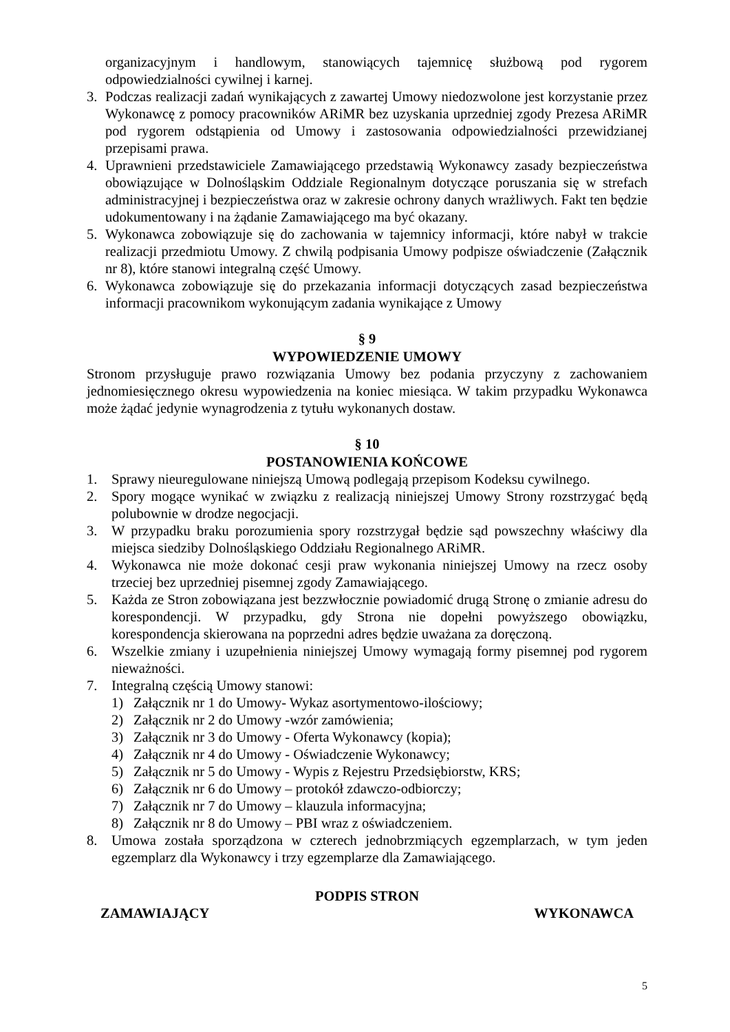organizacyjnym i handlowym, stanowiących tajemnicę służbową pod rygorem odpowiedzialności cywilnej i karnej.
3. Podczas realizacji zadań wynikających z zawartej Umowy niedozwolone jest korzystanie przez Wykonawcę z pomocy pracowników ARiMR bez uzyskania uprzedniej zgody Prezesa ARiMR pod rygorem odstąpienia od Umowy i zastosowania odpowiedzialności przewidzianej przepisami prawa.
4. Uprawnieni przedstawiciele Zamawiającego przedstawią Wykonawcy zasady bezpieczeństwa obowiązujące w Dolnośląskim Oddziale Regionalnym dotyczące poruszania się w strefach administracyjnej i bezpieczeństwa oraz w zakresie ochrony danych wrażliwych. Fakt ten będzie udokumentowany i na żądanie Zamawiającego ma być okazany.
5. Wykonawca zobowiązuje się do zachowania w tajemnicy informacji, które nabył w trakcie realizacji przedmiotu Umowy. Z chwilą podpisania Umowy podpisze oświadczenie (Załącznik nr 8), które stanowi integralną część Umowy.
6. Wykonawca zobowiązuje się do przekazania informacji dotyczących zasad bezpieczeństwa informacji pracownikom wykonującym zadania wynikające z Umowy
§ 9
WYPOWIEDZENIE UMOWY
Stronom przysługuje prawo rozwiązania Umowy bez podania przyczyny z zachowaniem jednomiesięcznego okresu wypowiedzenia na koniec miesiąca. W takim przypadku Wykonawca może żądać jedynie wynagrodzenia z tytułu wykonanych dostaw.
§ 10
POSTANOWIENIA KOŃCOWE
1. Sprawy nieuregulowane niniejszą Umową podlegają przepisom Kodeksu cywilnego.
2. Spory mogące wynikać w związku z realizacją niniejszej Umowy Strony rozstrzygać będą polubownie w drodze negocjacji.
3. W przypadku braku porozumienia spory rozstrzygał będzie sąd powszechny właściwy dla miejsca siedziby Dolnośląskiego Oddziału Regionalnego ARiMR.
4. Wykonawca nie może dokonać cesji praw wykonania niniejszej Umowy na rzecz osoby trzeciej bez uprzedniej pisemnej zgody Zamawiającego.
5. Każda ze Stron zobowiązana jest bezzwłocznie powiadomić drugą Stronę o zmianie adresu do korespondencji. W przypadku, gdy Strona nie dopełni powyższego obowiązku, korespondencja skierowana na poprzedni adres będzie uważana za doręczoną.
6. Wszelkie zmiany i uzupełnienia niniejszej Umowy wymagają formy pisemnej pod rygorem nieważności.
7. Integralną częścią Umowy stanowi:
1) Załącznik nr 1 do Umowy- Wykaz asortymentowo-ilościowy;
2) Załącznik nr 2 do Umowy -wzór zamówienia;
3) Załącznik nr 3 do Umowy - Oferta Wykonawcy (kopia);
4) Załącznik nr 4 do Umowy - Oświadczenie Wykonawcy;
5) Załącznik nr 5 do Umowy - Wypis z Rejestru Przedsiębiorstw, KRS;
6) Załącznik nr 6 do Umowy – protokół zdawczo-odbiorczy;
7) Załącznik nr 7 do Umowy – klauzula informacyjna;
8) Załącznik nr 8 do Umowy – PBI wraz z oświadczeniem.
8. Umowa została sporządzona w czterech jednobrzmiących egzemplarzach, w tym jeden egzemplarz dla Wykonawcy i trzy egzemplarze dla Zamawiającego.
PODPIS STRON
ZAMAWIAJĄCY WYKONAWCA
5